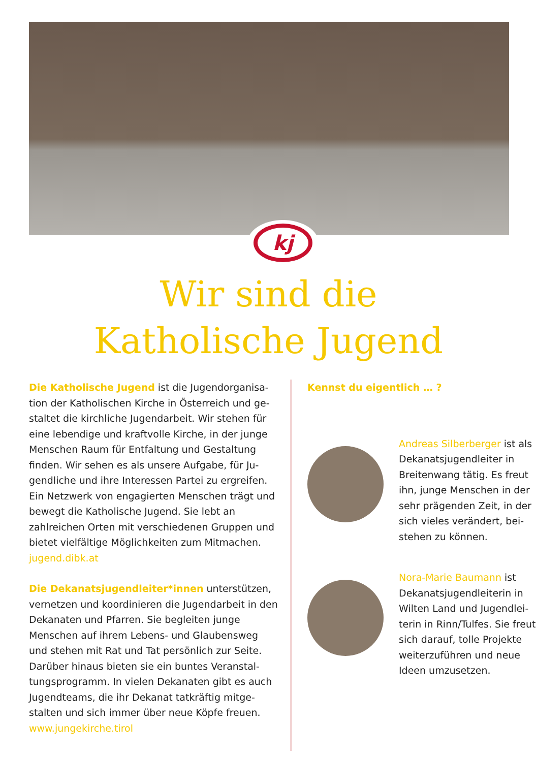kj
Wir sind die
Katholische Jugend
Die Katholische Jugend ist die Jugendorganisa-tion der Katholischen Kirche in Österreich und ge-staltet die kirchliche Jugendarbeit. Wir stehen für eine lebendige und kraftvolle Kirche, in der junge Menschen Raum für Entfaltung und Gestaltung finden. Wir sehen es als unsere Aufgabe, für Ju-gendliche und ihre Interessen Partei zu ergreifen. Ein Netzwerk von engagierten Menschen trägt und bewegt die Katholische Jugend. Sie lebt an zahlreichen Orten mit verschiedenen Gruppen und bietet vielfältige Möglichkeiten zum Mitmachen. jugend.dibk.at
Die Dekanatsjugendleiter*innen unterstützen, vernetzen und koordinieren die Jugendarbeit in den Dekanaten und Pfarren. Sie begleiten junge Menschen auf ihrem Lebens- und Glaubensweg und stehen mit Rat und Tat persönlich zur Seite. Darüber hinaus bieten sie ein buntes Veranstal-tungsprogramm. In vielen Dekanaten gibt es auch Jugendteams, die ihr Dekanat tatkräftig mitge-stalten und sich immer über neue Köpfe freuen. www.jungekirche.tirol
Kennst du eigentlich … ?
Andreas Silberberger ist als Dekanatsjugendleiter in Breitenwang tätig. Es freut ihn, junge Menschen in der sehr prägenden Zeit, in der sich vieles verändert, bei-stehen zu können.
Nora-Marie Baumann ist Dekanatsjugendleiterin in Wilten Land und Jugendlei-terin in Rinn/Tulfes. Sie freut sich darauf, tolle Projekte weiterzuführen und neue Ideen umzusetzen.